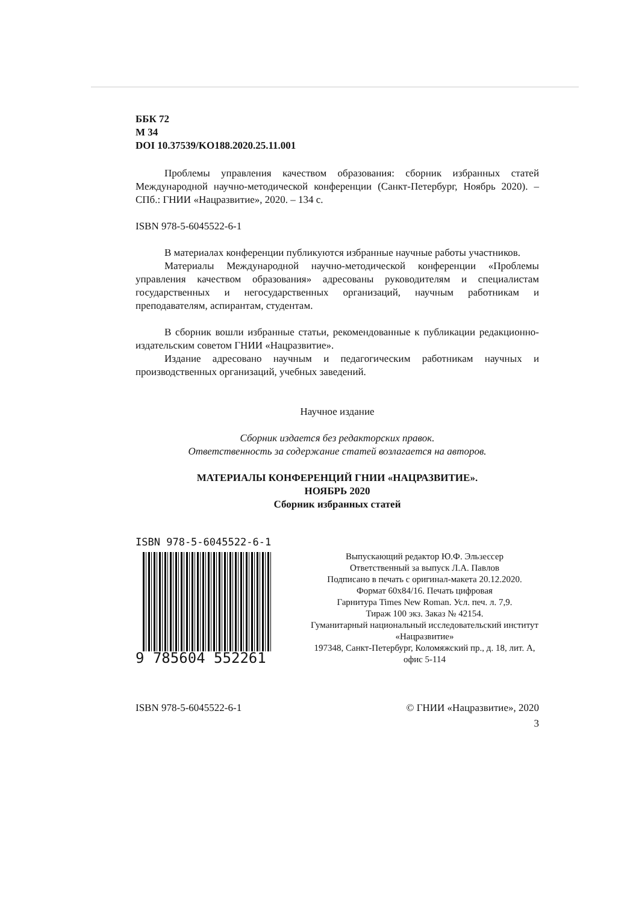ББК 72
М 34
DOI 10.37539/KO188.2020.25.11.001
Проблемы управления качеством образования: сборник избранных статей Международной научно-методической конференции (Санкт-Петербург, Ноябрь 2020). – СПб.: ГНИИ «Нацразвитие», 2020. – 134 с.
ISBN 978-5-6045522-6-1
В материалах конференции публикуются избранные научные работы участников.
Материалы Международной научно-методической конференции «Проблемы управления качеством образования» адресованы руководителям и специалистам государственных и негосударственных организаций, научным работникам и преподавателям, аспирантам, студентам.
В сборник вошли избранные статьи, рекомендованные к публикации редакционно-издательским советом ГНИИ «Нацразвитие».
Издание адресовано научным и педагогическим работникам научных и производственных организаций, учебных заведений.
Научное издание
Сборник издается без редакторских правок.
Ответственность за содержание статей возлагается на авторов.
МАТЕРИАЛЫ КОНФЕРЕНЦИЙ ГНИИ «НАЦРАЗВИТИЕ».
НОЯБРЬ 2020
Сборник избранных статей
ISBN 978-5-6045522-6-1
9 785604 552261
Выпускающий редактор Ю.Ф. Эльзессер
Ответственный за выпуск Л.А. Павлов
Подписано в печать с оригинал-макета 20.12.2020.
Формат 60x84/16. Печать цифровая
Гарнитура Times New Roman. Усл. печ. л. 7,9.
Тираж 100 экз. Заказ № 42154.
Гуманитарный национальный исследовательский институт «Нацразвитие»
197348, Санкт-Петербург, Коломяжский пр., д. 18, лит. А, офис 5-114
ISBN 978-5-6045522-6-1 © ГНИИ «Нацразвитие», 2020
3